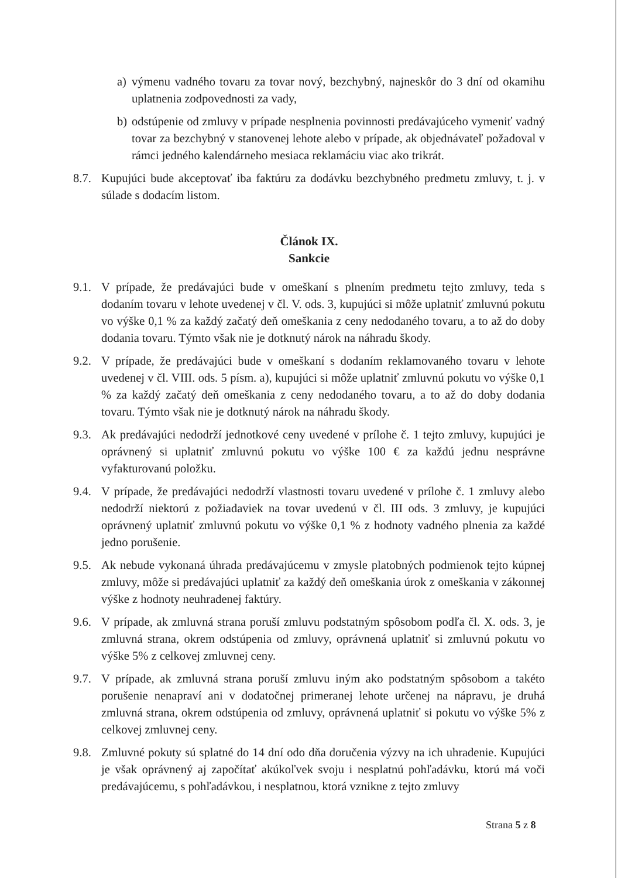a) výmenu vadného tovaru za tovar nový, bezchybný, najneskôr do 3 dní od okamihu uplatnenia zodpovednosti za vady,
b) odstúpenie od zmluvy v prípade nesplnenia povinnosti predávajúceho vymeniť vadný tovar za bezchybný v stanovenej lehote alebo v prípade, ak objednávateľ požadoval v rámci jedného kalendárneho mesiaca reklamáciu viac ako trikrát.
8.7. Kupujúci bude akceptovať iba faktúru za dodávku bezchybného predmetu zmluvy, t. j. v súlade s dodacím listom.
Článok IX.
Sankcie
9.1. V prípade, že predávajúci bude v omeškaní s plnením predmetu tejto zmluvy, teda s dodaním tovaru v lehote uvedenej v čl. V. ods. 3, kupujúci si môže uplatniť zmluvnú pokutu vo výške 0,1 % za každý začatý deň omeškania z ceny nedodaného tovaru, a to až do doby dodania tovaru. Týmto však nie je dotknutý nárok na náhradu škody.
9.2. V prípade, že predávajúci bude v omeškaní s dodaním reklamovaného tovaru v lehote uvedenej v čl. VIII. ods. 5 písm. a), kupujúci si môže uplatniť zmluvnú pokutu vo výške 0,1 % za každý začatý deň omeškania z ceny nedodaného tovaru, a to až do doby dodania tovaru. Týmto však nie je dotknutý nárok na náhradu škody.
9.3. Ak predávajúci nedodrží jednotkové ceny uvedené v prílohe č. 1 tejto zmluvy, kupujúci je oprávnený si uplatniť zmluvnú pokutu vo výške 100 € za každú jednu nesprávne vyfakturovanú položku.
9.4. V prípade, že predávajúci nedodrží vlastnosti tovaru uvedené v prílohe č. 1 zmluvy alebo nedodrží niektorú z požiadaviek na tovar uvedenú v čl. III ods. 3 zmluvy, je kupujúci oprávnený uplatniť zmluvnú pokutu vo výške 0,1 % z hodnoty vadného plnenia za každé jedno porušenie.
9.5. Ak nebude vykonaná úhrada predávajúcemu v zmysle platobných podmienok tejto kúpnej zmluvy, môže si predávajúci uplatniť za každý deň omeškania úrok z omeškania v zákonnej výške z hodnoty neuhradenej faktúry.
9.6. V prípade, ak zmluvná strana poruší zmluvu podstatným spôsobom podľa čl. X. ods. 3, je zmluvná strana, okrem odstúpenia od zmluvy, oprávnená uplatniť si zmluvnú pokutu vo výške 5% z celkovej zmluvnej ceny.
9.7. V prípade, ak zmluvná strana poruší zmluvu iným ako podstatným spôsobom a takéto porušenie nenapraví ani v dodatočnej primeranej lehote určenej na nápravu, je druhá zmluvná strana, okrem odstúpenia od zmluvy, oprávnená uplatniť si pokutu vo výške 5% z celkovej zmluvnej ceny.
9.8. Zmluvné pokuty sú splatné do 14 dní odo dňa doručenia výzvy na ich uhradenie. Kupujúci je však oprávnený aj započítať akúkoľvek svoju i nesplatnú pohľadávku, ktorú má voči predávajúcemu, s pohľadávkou, i nesplatnou, ktorá vznikne z tejto zmluvy
Strana 5 z 8